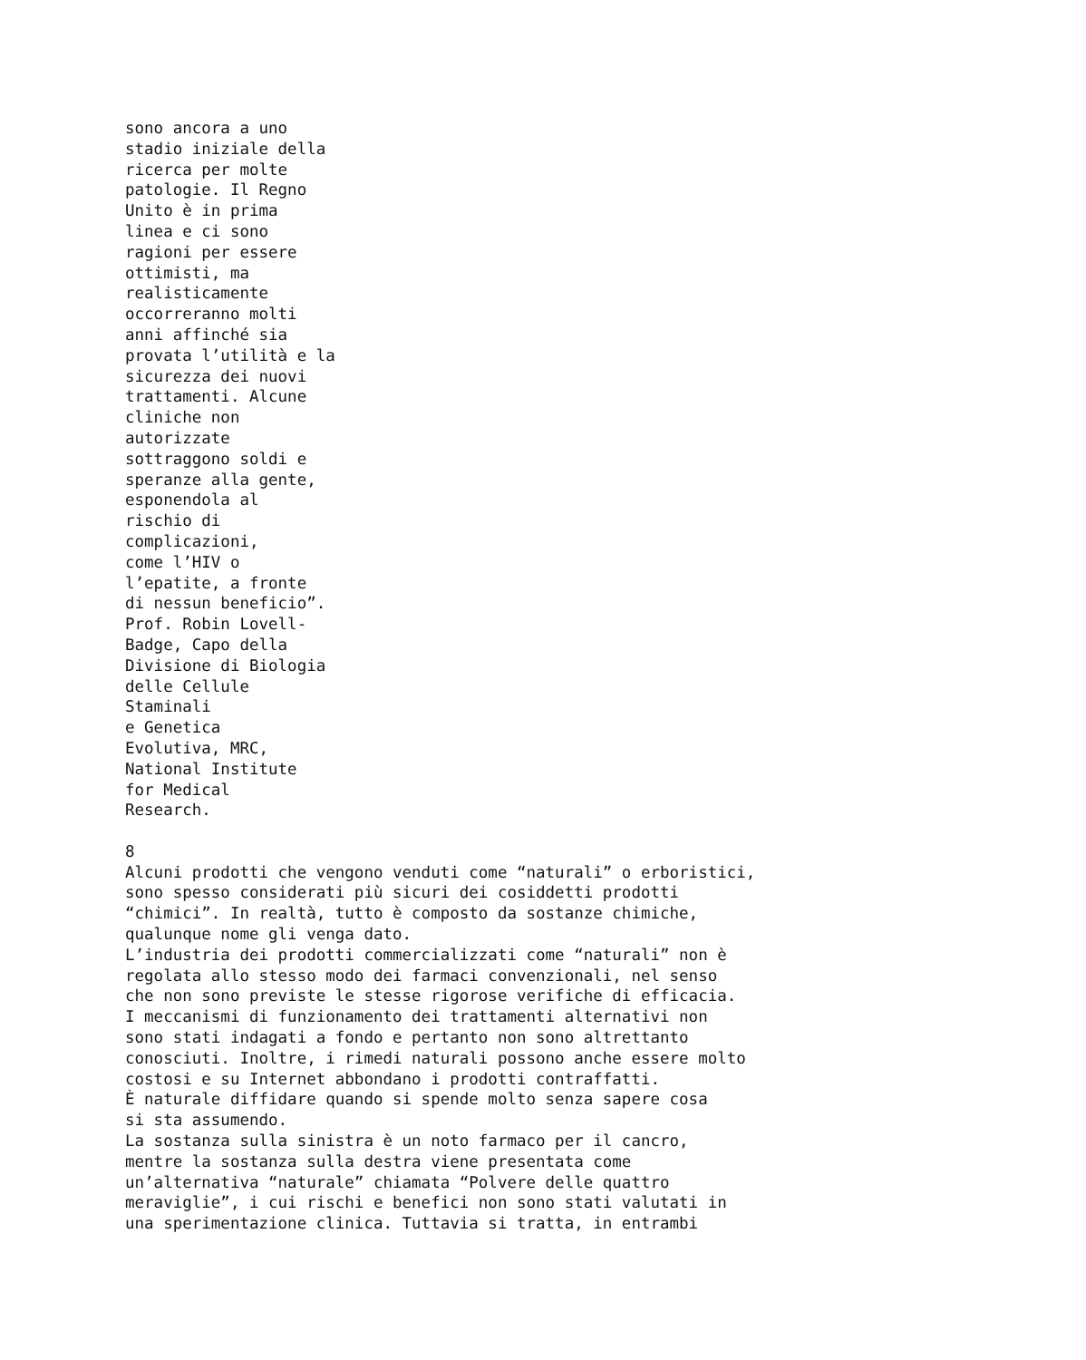sono ancora a uno
stadio iniziale della
ricerca per molte
patologie. Il Regno
Unito è in prima
linea e ci sono
ragioni per essere
ottimisti, ma
realisticamente
occorreranno molti
anni affinché sia
provata l’utilità e la
sicurezza dei nuovi
trattamenti. Alcune
cliniche non
autorizzate
sottraggono soldi e
speranze alla gente,
esponendola al
rischio di
complicazioni,
come l’HIV o
l’epatite, a fronte
di nessun beneficio”.
Prof. Robin Lovell-
Badge, Capo della
Divisione di Biologia
delle Cellule
Staminali
e Genetica
Evolutiva, MRC,
National Institute
for Medical
Research.

8
Alcuni prodotti che vengono venduti come “naturali” o erboristici,
sono spesso considerati più sicuri dei cosiddetti prodotti
“chimici”. In realtà, tutto è composto da sostanze chimiche,
qualunque nome gli venga dato.
L’industria dei prodotti commercializzati come “naturali” non è
regolata allo stesso modo dei farmaci convenzionali, nel senso
che non sono previste le stesse rigorose verifiche di efficacia.
I meccanismi di funzionamento dei trattamenti alternativi non
sono stati indagati a fondo e pertanto non sono altrettanto
conosciuti. Inoltre, i rimedi naturali possono anche essere molto
costosi e su Internet abbondano i prodotti contraffatti.
È naturale diffidare quando si spende molto senza sapere cosa
si sta assumendo.
La sostanza sulla sinistra è un noto farmaco per il cancro,
mentre la sostanza sulla destra viene presentata come
un’alternativa “naturale” chiamata “Polvere delle quattro
meraviglie”, i cui rischi e benefici non sono stati valutati in
una sperimentazione clinica. Tuttavia si tratta, in entrambi